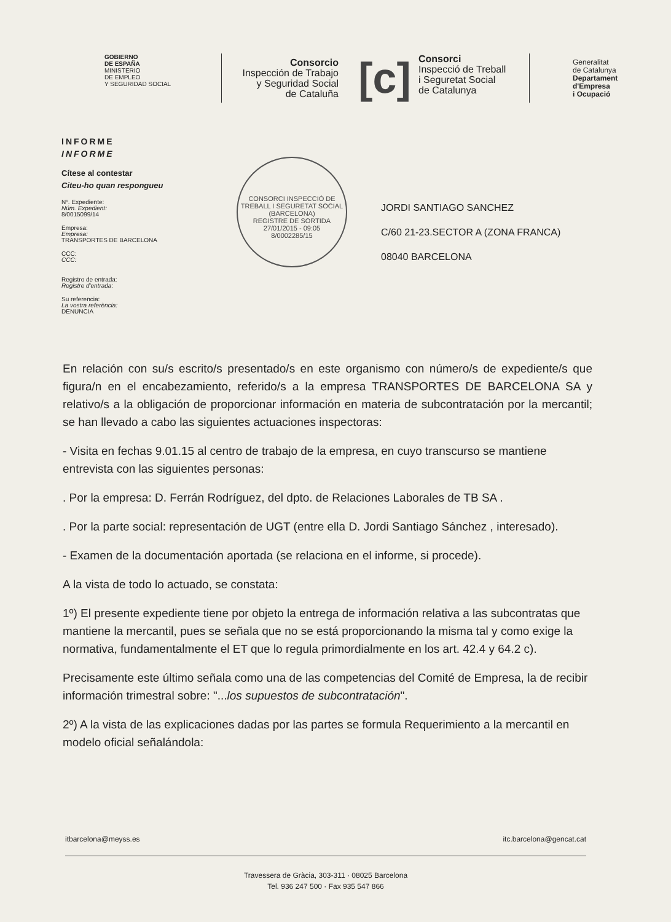GOBIERNO
DE ESPAÑA
MINISTERIO
DE EMPLEO
Y SEGURIDAD SOCIAL
Consorcio
Inspección de Trabajo
y Seguridad Social
de Cataluña
[c]
Consorci
Inspecció de Treball
i Seguretat Social
de Catalunya
Generalitat
de Catalunya
Departament
d'Empresa
i Ocupació
INFORME
INFORME
Cítese al contestar
Citeu-ho quan respongueu
Nº. Expediente:
Núm. Expedient:
8/0015099/14
Empresa:
Empresa:
TRANSPORTES DE BARCELONA
CCC:
CCC:
Registro de entrada:
Registre d'entrada:
Su referencia:
La vostra referència:
DENUNCIA
CONSORCI INSPECCIÓ DE TREBALL I SEGURETAT SOCIAL (BARCELONA)
REGISTRE DE SORTIDA
27/01/2015 - 09:05
8/0002285/15
JORDI SANTIAGO SANCHEZ
C/60 21-23.SECTOR A (ZONA FRANCA)
08040 BARCELONA
En relación con su/s escrito/s presentado/s en este organismo con número/s de expediente/s que figura/n en el encabezamiento, referido/s a la empresa TRANSPORTES DE BARCELONA SA y relativo/s a la obligación de proporcionar información en materia de subcontratación por la mercantil; se han llevado a cabo las siguientes actuaciones inspectoras:
- Visita en fechas 9.01.15 al centro de trabajo de la empresa, en cuyo transcurso se mantiene entrevista con las siguientes personas:
. Por la empresa: D. Ferrán Rodríguez, del dpto. de Relaciones Laborales de TB SA .
. Por la parte social: representación de UGT (entre ella D. Jordi Santiago Sánchez , interesado).
- Examen de la documentación aportada (se relaciona en el informe, si procede).
A la vista de todo lo actuado, se constata:
1º) El presente expediente tiene por objeto la entrega de información relativa a las subcontratas que mantiene la mercantil, pues se señala que no se está proporcionando la misma tal y como exige la normativa, fundamentalmente el ET que lo regula primordialmente en los art. 42.4 y 64.2 c).
Precisamente este último señala como una de las competencias del Comité de Empresa, la de recibir información trimestral sobre: "...los supuestos de subcontratación".
2º) A la vista de las explicaciones dadas por las partes se formula Requerimiento a la mercantil en modelo oficial señalándola:
itbarcelona@meyss.es itc.barcelona@gencat.cat
Travessera de Gràcia, 303-311 · 08025 Barcelona
Tel. 936 247 500 · Fax 935 547 866